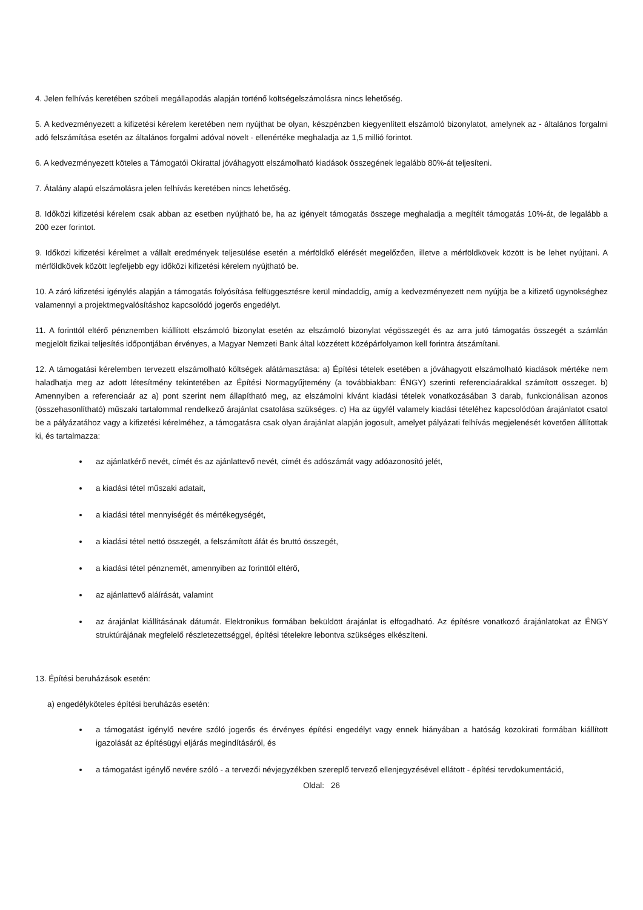4. Jelen felhívás keretében szóbeli megállapodás alapján történő költségelszámolásra nincs lehetőség.
5. A kedvezményezett a kifizetési kérelem keretében nem nyújthat be olyan, készpénzben kiegyenlített elszámoló bizonylatot, amelynek az - általános forgalmi adó felszámítása esetén az általános forgalmi adóval növelt - ellenértéke meghaladja az 1,5 millió forintot.
6. A kedvezményezett köteles a Támogatói Okirattal jóváhagyott elszámolható kiadások összegének legalább 80%-át teljesíteni.
7. Átalány alapú elszámolásra jelen felhívás keretében nincs lehetőség.
8. Időközi kifizetési kérelem csak abban az esetben nyújtható be, ha az igényelt támogatás összege meghaladja a megítélt támogatás 10%-át, de legalább a 200 ezer forintot.
9. Időközi kifizetési kérelmet a vállalt eredmények teljesülése esetén a mérföldkő elérését megelőzően, illetve a mérföldkövek között is be lehet nyújtani. A mérföldkövek között legfeljebb egy időközi kifizetési kérelem nyújtható be.
10. A záró kifizetési igénylés alapján a támogatás folyósítása felfüggesztésre kerül mindaddig, amíg a kedvezményezett nem nyújtja be a kifizető ügynökséghez valamennyi a projektmegvalósításhoz kapcsolódó jogerős engedélyt.
11. A forinttól eltérő pénznemben kiállított elszámoló bizonylat esetén az elszámoló bizonylat végösszegét és az arra jutó támogatás összegét a számlán megjelölt fizikai teljesítés időpontjában érvényes, a Magyar Nemzeti Bank által közzétett középárfolyamon kell forintra átszámítani.
12. A támogatási kérelemben tervezett elszámolható költségek alátámasztása: a) Építési tételek esetében a jóváhagyott elszámolható kiadások mértéke nem haladhatja meg az adott létesítmény tekintetében az Építési Normagyűjtemény (a továbbiakban: ÉNGY) szerinti referenciaárakkal számított összeget. b) Amennyiben a referenciaár az a) pont szerint nem állapítható meg, az elszámolni kívánt kiadási tételek vonatkozásában 3 darab, funkcionálisan azonos (összehasonlítható) műszaki tartalommal rendelkező árajánlat csatolása szükséges. c) Ha az ügyfél valamely kiadási tételéhez kapcsolódóan árajánlatot csatol be a pályázatához vagy a kifizetési kérelméhez, a támogatásra csak olyan árajánlat alapján jogosult, amelyet pályázati felhívás megjelenését követően állítottak ki, és tartalmazza:
az ajánlatkérő nevét, címét és az ajánlattevő nevét, címét és adószámát vagy adóazonosító jelét,
a kiadási tétel műszaki adatait,
a kiadási tétel mennyiségét és mértékegységét,
a kiadási tétel nettó összegét, a felszámított áfát és bruttó összegét,
a kiadási tétel pénznemét, amennyiben az forinttól eltérő,
az ajánlattevő aláírását, valamint
az árajánlat kiállításának dátumát. Elektronikus formában beküldött árajánlat is elfogadható. Az építésre vonatkozó árajánlatokat az ÉNGY struktúrájának megfelelő részletezettséggel, építési tételekre lebontva szükséges elkészíteni.
13. Építési beruházások esetén:
a) engedélyköteles építési beruházás esetén:
a támogatást igénylő nevére szóló jogerős és érvényes építési engedélyt vagy ennek hiányában a hatóság közokirati formában kiállított igazolását az építésügyi eljárás megindításáról, és
a támogatást igénylő nevére szóló - a tervezői névjegyzékben szereplő tervező ellenjegyzésével ellátott - építési tervdokumentáció,
Oldal: 26